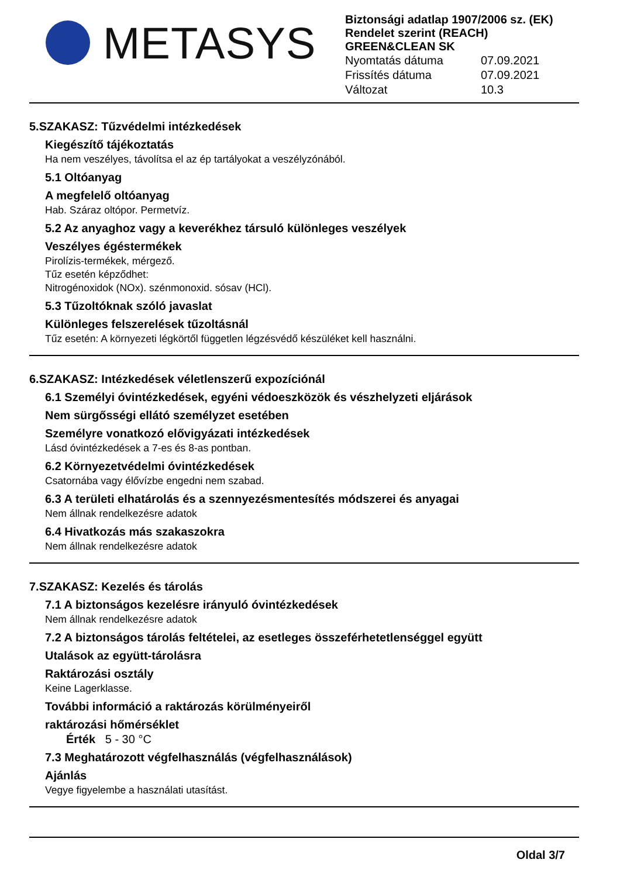METASYS
Biztonsági adatlap 1907/2006 sz. (EK) Rendelet szerint (REACH)
GREEN&CLEAN SK
Nyomtatás dátuma 07.09.2021
Frissítés dátuma 07.09.2021
Változat 10.3
5.SZAKASZ: Tűzvédelmi intézkedések
Kiegészítő tájékoztatás
Ha nem veszélyes, távolítsa el az ép tartályokat a veszélyzónából.
5.1 Oltóanyag
A megfelelő oltóanyag
Hab. Száraz oltópor. Permetvíz.
5.2 Az anyaghoz vagy a keverékhez társuló különleges veszélyek
Veszélyes égéstermékek
Pirolízis-termékek, mérgező.
Tűz esetén képződhet:
Nitrogénoxidok (NOx). szénmonoxid. sósav (HCl).
5.3 Tűzoltóknak szóló javaslat
Különleges felszerelések tűzoltásnál
Tűz esetén: A környezeti légkörtől független légzésvédő készüléket kell használni.
6.SZAKASZ: Intézkedések véletlenszerű expozíciónál
6.1 Személyi óvintézkedések, egyéni védoeszközök és vészhelyzeti eljárások
Nem sürgősségi ellátó személyzet esetében
Személyre vonatkozó elővigyázati intézkedések
Lásd óvintézkedések a 7-es és 8-as pontban.
6.2 Környezetvédelmi óvintézkedések
Csatornába vagy élővízbe engedni nem szabad.
6.3 A területi elhatárolás és a szennyezésmentesítés módszerei és anyagai
Nem állnak rendelkezésre adatok
6.4 Hivatkozás más szakaszokra
Nem állnak rendelkezésre adatok
7.SZAKASZ: Kezelés és tárolás
7.1 A biztonságos kezelésre irányuló óvintézkedések
Nem állnak rendelkezésre adatok
7.2 A biztonságos tárolás feltételei, az esetleges összeférhetetlenséggel együtt
Utalások az együtt-tárolásra
Raktározási osztály
Keine Lagerklasse.
További információ a raktározás körülményeiről
raktározási hőmérséklet
Érték 5 - 30 °C
7.3 Meghatározott végfelhasználás (végfelhasználások)
Ajánlás
Vegye figyelembe a használati utasítást.
Oldal 3/7